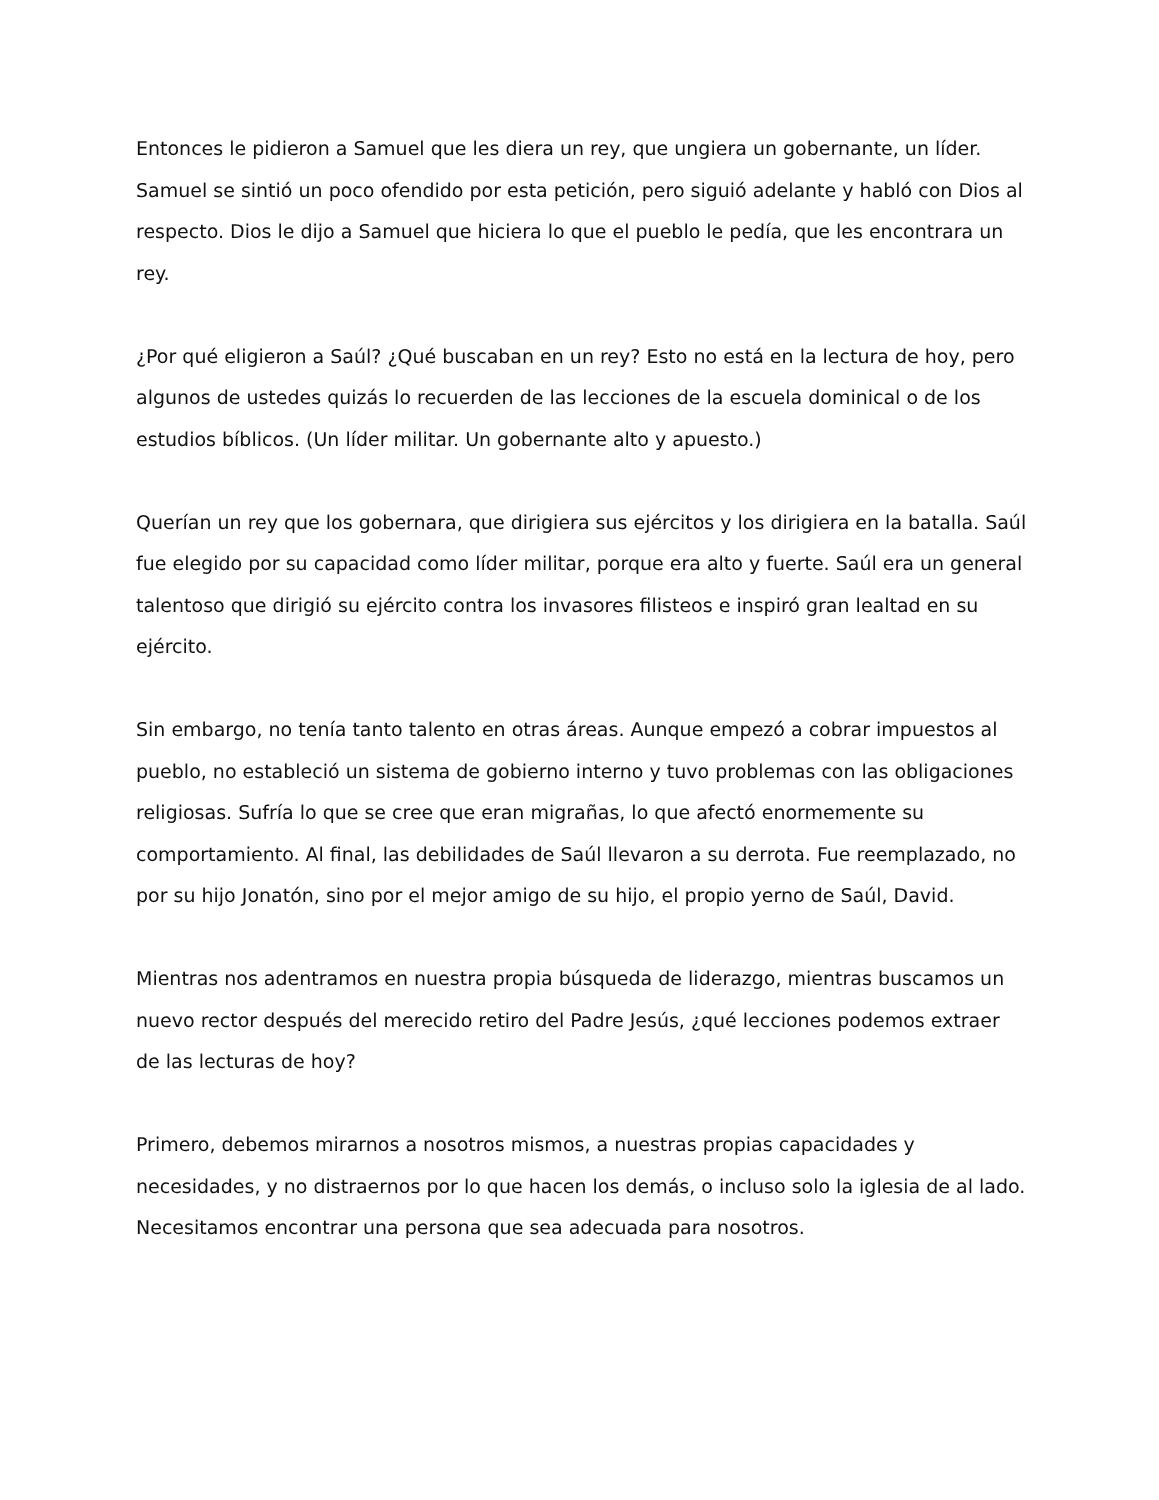Entonces le pidieron a Samuel que les diera un rey, que ungiera un gobernante, un líder. Samuel se sintió un poco ofendido por esta petición, pero siguió adelante y habló con Dios al respecto. Dios le dijo a Samuel que hiciera lo que el pueblo le pedía, que les encontrara un rey.
¿Por qué eligieron a Saúl? ¿Qué buscaban en un rey? Esto no está en la lectura de hoy, pero algunos de ustedes quizás lo recuerden de las lecciones de la escuela dominical o de los estudios bíblicos. (Un líder militar. Un gobernante alto y apuesto.)
Querían un rey que los gobernara, que dirigiera sus ejércitos y los dirigiera en la batalla. Saúl fue elegido por su capacidad como líder militar, porque era alto y fuerte. Saúl era un general talentoso que dirigió su ejército contra los invasores filisteos e inspiró gran lealtad en su ejército.
Sin embargo, no tenía tanto talento en otras áreas. Aunque empezó a cobrar impuestos al pueblo, no estableció un sistema de gobierno interno y tuvo problemas con las obligaciones religiosas. Sufría lo que se cree que eran migrañas, lo que afectó enormemente su comportamiento. Al final, las debilidades de Saúl llevaron a su derrota. Fue reemplazado, no por su hijo Jonatón, sino por el mejor amigo de su hijo, el propio yerno de Saúl, David.
Mientras nos adentramos en nuestra propia búsqueda de liderazgo, mientras buscamos un nuevo rector después del merecido retiro del Padre Jesús, ¿qué lecciones podemos extraer de las lecturas de hoy?
Primero, debemos mirarnos a nosotros mismos, a nuestras propias capacidades y necesidades, y no distraernos por lo que hacen los demás, o incluso solo la iglesia de al lado. Necesitamos encontrar una persona que sea adecuada para nosotros.